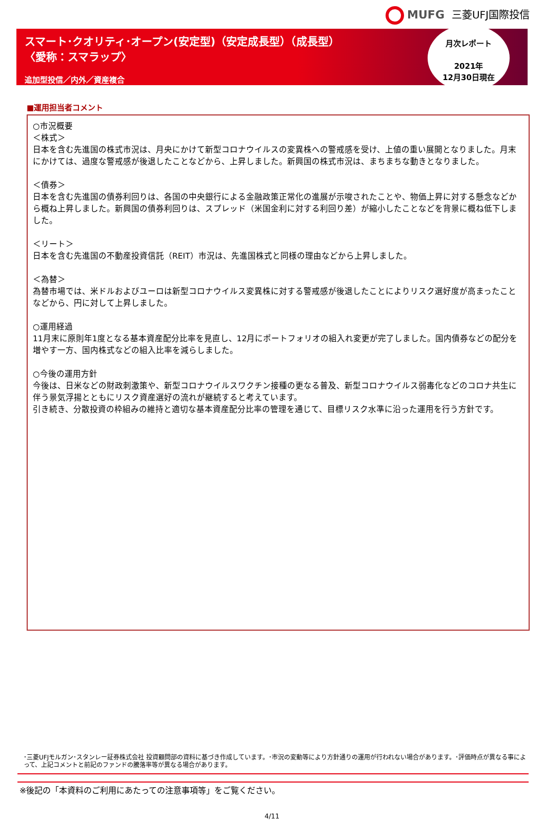MUFG 三菱UFJ国際投信
スマート･クオリティ･オープン(安定型)（安定成長型）（成長型）
〈愛称：スマラップ〉
追加型投信／内外／資産複合
月次レポート
2021年
12月30日現在
■運用担当者コメント
○市況概要
＜株式＞
日本を含む先進国の株式市況は、月央にかけて新型コロナウイルスの変異株への警戒感を受け、上値の重い展開となりました。月末にかけては、過度な警戒感が後退したことなどから、上昇しました。新興国の株式市況は、まちまちな動きとなりました。
＜債券＞
日本を含む先進国の債券利回りは、各国の中央銀行による金融政策正常化の進展が示唆されたことや、物価上昇に対する懸念などから概ね上昇しました。新興国の債券利回りは、スプレッド（米国金利に対する利回り差）が縮小したことなどを背景に概ね低下しました。
＜リート＞
日本を含む先進国の不動産投資信託（REIT）市況は、先進国株式と同様の理由などから上昇しました。
＜為替＞
為替市場では、米ドルおよびユーロは新型コロナウイルス変異株に対する警戒感が後退したことによりリスク選好度が高まったことなどから、円に対して上昇しました。
○運用経過
11月末に原則年1度となる基本資産配分比率を見直し、12月にポートフォリオの組入れ変更が完了しました。国内債券などの配分を増やす一方、国内株式などの組入比率を減らしました。
○今後の運用方針
今後は、日米などの財政刺激策や、新型コロナウイルスワクチン接種の更なる普及、新型コロナウイルス弱毒化などのコロナ共生に伴う景気浮揚とともにリスク資産選好の流れが継続すると考えています。
引き続き、分散投資の枠組みの維持と適切な基本資産配分比率の管理を通じて、目標リスク水準に沿った運用を行う方針です。
･三菱UFJモルガン･スタンレー証券株式会社 投資顧問部の資料に基づき作成しています。･市況の変動等により方針通りの運用が行われない場合があります。･評価時点が異なる事によって、上記コメントと前記のファンドの騰落率等が異なる場合があります。
※後記の「本資料のご利用にあたっての注意事項等」をご覧ください。
4/11